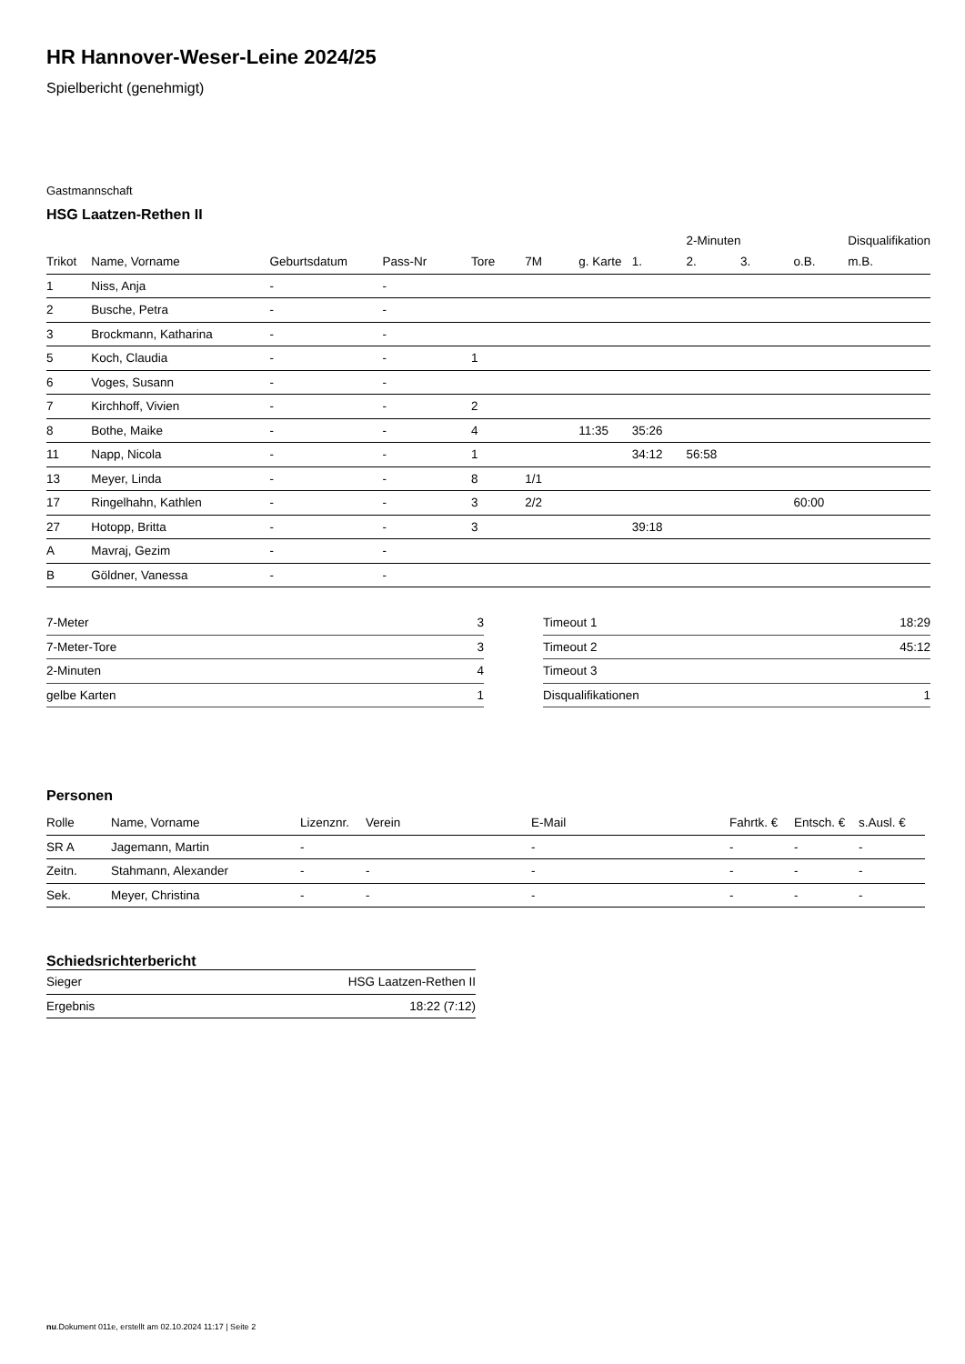HR Hannover-Weser-Leine 2024/25
Spielbericht (genehmigt)
Gastmannschaft
HSG Laatzen-Rethen II
| | | | | | | | | 2-Minuten | | | Disqualifikation |
| --- | --- | --- | --- | --- | --- | --- | --- | --- | --- | --- | --- |
| Trikot | Name, Vorname | Geburtsdatum | Pass-Nr | Tore | 7M | g. Karte | 1. | 2. | 3. | o.B. | m.B. |
| 1 | Niss, Anja | - | - | | | | | | | | |
| 2 | Busche, Petra | - | - | | | | | | | | |
| 3 | Brockmann, Katharina | - | - | | | | | | | | |
| 5 | Koch, Claudia | - | - | 1 | | | | | | | |
| 6 | Voges, Susann | - | - | | | | | | | | |
| 7 | Kirchhoff, Vivien | - | - | 2 | | | | | | | |
| 8 | Bothe, Maike | - | - | 4 | | 11:35 | 35:26 | | | | |
| 11 | Napp, Nicola | - | - | 1 | | | 34:12 | 56:58 | | | |
| 13 | Meyer, Linda | - | - | 8 | 1/1 | | | | | | |
| 17 | Ringelhahn, Kathlen | - | - | 3 | 2/2 | | | | | 60:00 | |
| 27 | Hotopp, Britta | - | - | 3 | | | 39:18 | | | | |
| A | Mavraj, Gezim | - | - | | | | | | | | |
| B | Göldner, Vanessa | - | - | | | | | | | | |
| 7-Meter | 3 |
| 7-Meter-Tore | 3 |
| 2-Minuten | 4 |
| gelbe Karten | 1 |
| Timeout 1 | 18:29 |
| Timeout 2 | 45:12 |
| Timeout 3 | |
| Disqualifikationen | 1 |
Personen
| Rolle | Name, Vorname | Lizenznr. | Verein | E-Mail | Fahrtk. € | Entsch. € | s.Ausl. € |
| --- | --- | --- | --- | --- | --- | --- | --- |
| SR A | Jagemann, Martin | - | | - | - | - | - |
| Zeitn. | Stahmann, Alexander | - | - | - | - | - | - |
| Sek. | Meyer, Christina | - | - | - | - | - | - |
Schiedsrichterbericht
| Sieger | HSG Laatzen-Rethen II |
| Ergebnis | 18:22 (7:12) |
nu.Dokument 011e, erstellt am 02.10.2024 11:17 | Seite 2